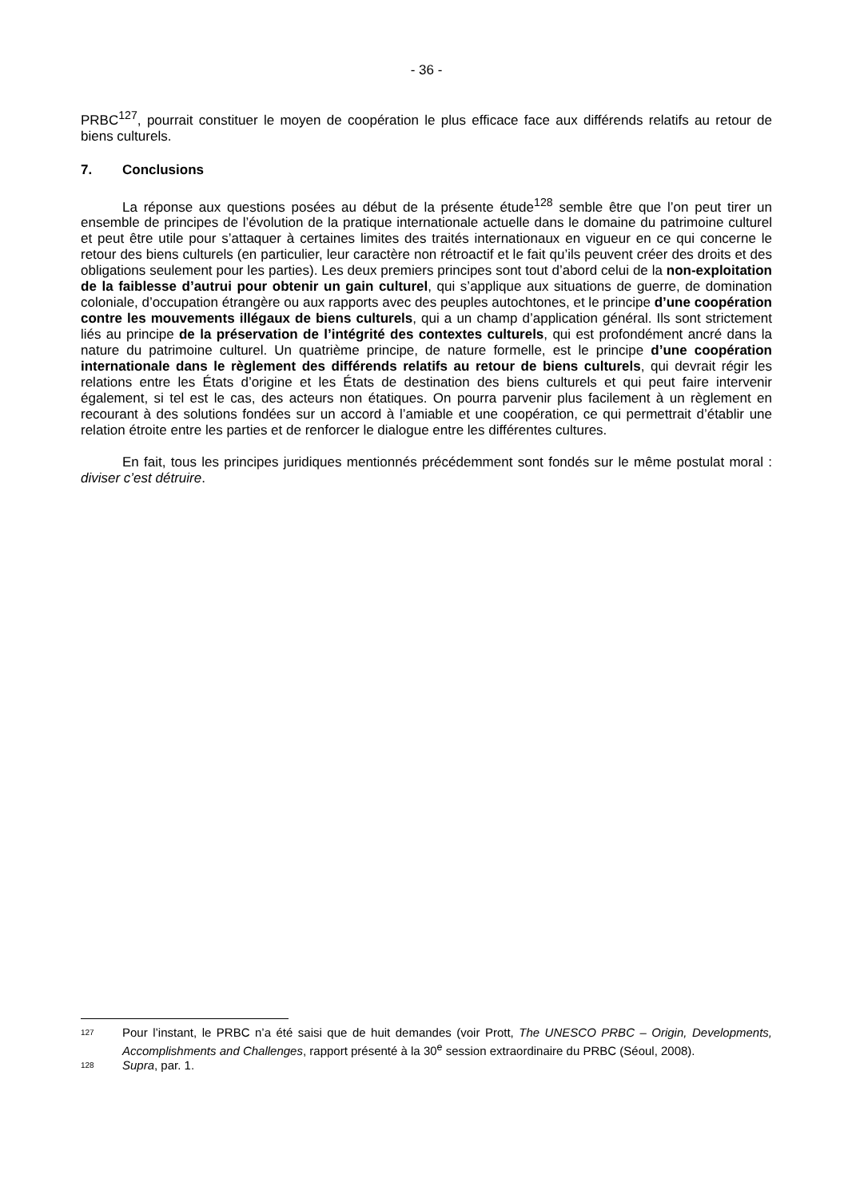- 36 -
PRBC<sup>127</sup>, pourrait constituer le moyen de coopération le plus efficace face aux différends relatifs au retour de biens culturels.
7. Conclusions
La réponse aux questions posées au début de la présente étude<sup>128</sup> semble être que l’on peut tirer un ensemble de principes de l’évolution de la pratique internationale actuelle dans le domaine du patrimoine culturel et peut être utile pour s’attaquer à certaines limites des traités internationaux en vigueur en ce qui concerne le retour des biens culturels (en particulier, leur caractère non rétroactif et le fait qu’ils peuvent créer des droits et des obligations seulement pour les parties). Les deux premiers principes sont tout d’abord celui de la non-exploitation de la faiblesse d’autrui pour obtenir un gain culturel, qui s’applique aux situations de guerre, de domination coloniale, d’occupation étrangère ou aux rapports avec des peuples autochtones, et le principe d’une coopération contre les mouvements illégaux de biens culturels, qui a un champ d’application général. Ils sont strictement liés au principe de la préservation de l’intégrité des contextes culturels, qui est profondément ancré dans la nature du patrimoine culturel. Un quatrième principe, de nature formelle, est le principe d’une coopération internationale dans le règlement des différends relatifs au retour de biens culturels, qui devrait régir les relations entre les États d’origine et les États de destination des biens culturels et qui peut faire intervenir également, si tel est le cas, des acteurs non étatiques. On pourra parvenir plus facilement à un règlement en recourant à des solutions fondées sur un accord à l’amiable et une coopération, ce qui permettrait d’établir une relation étroite entre les parties et de renforcer le dialogue entre les différentes cultures.
En fait, tous les principes juridiques mentionnés précédemment sont fondés sur le même postulat moral : diviser c’est détruire.
127
Pour l’instant, le PRBC n’a été saisi que de huit demandes (voir Prott, The UNESCO PRBC – Origin, Developments, Accomplishments and Challenges, rapport présenté à la 30<sup>e</sup> session extraordinaire du PRBC (Séoul, 2008).
128
Supra, par. 1.